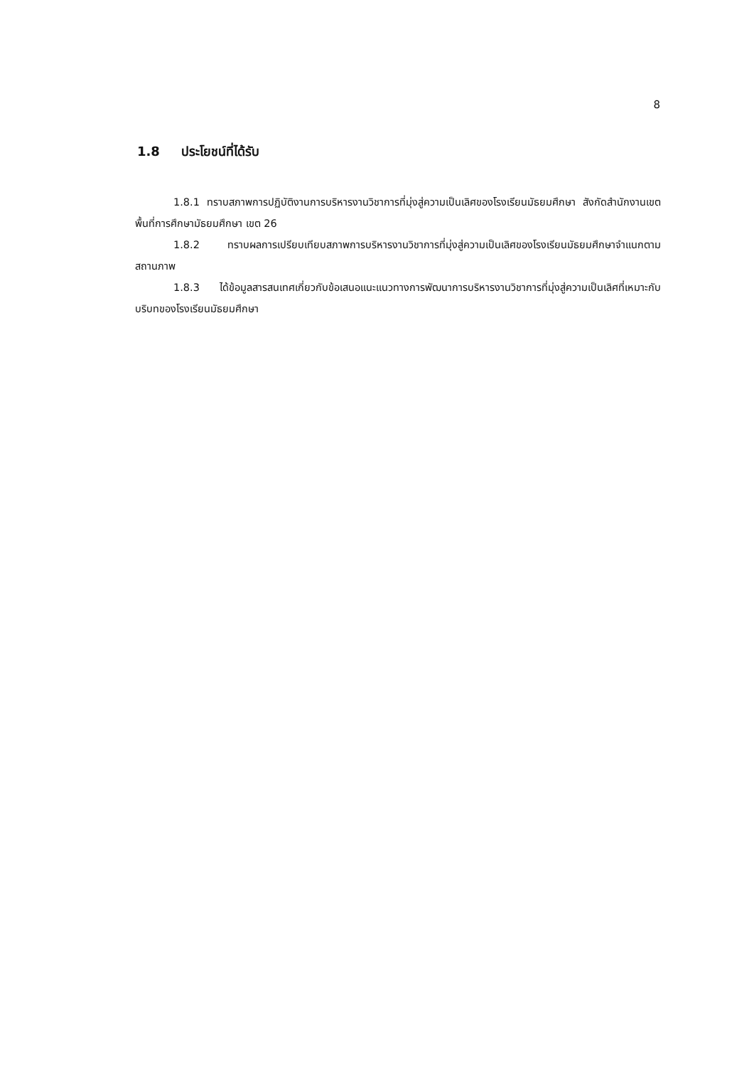8
1.8 ประโยชน์ที่ได้รับ
1.8.1 ทราบสภาพการปฏิบัติงานการบริหารงานวิชาการที่มุ่งสู่ความเป็นเลิศของโรงเรียนมัธยมศึกษา สังกัดสำนักงานเขตพื้นที่การศึกษามัธยมศึกษา เขต 26
1.8.2 ทราบผลการเปรียบเทียบสภาพการบริหารงานวิชาการที่มุ่งสู่ความเป็นเลิศของโรงเรียนมัธยมศึกษาจำแนกตามสถานภาพ
1.8.3 ได้ข้อมูลสารสนเทศเกี่ยวกับข้อเสนอแนะแนวทางการพัฒนาการบริหารงานวิชาการที่มุ่งสู่ความเป็นเลิศที่เหมาะกับบริบทของโรงเรียนมัธยมศึกษา